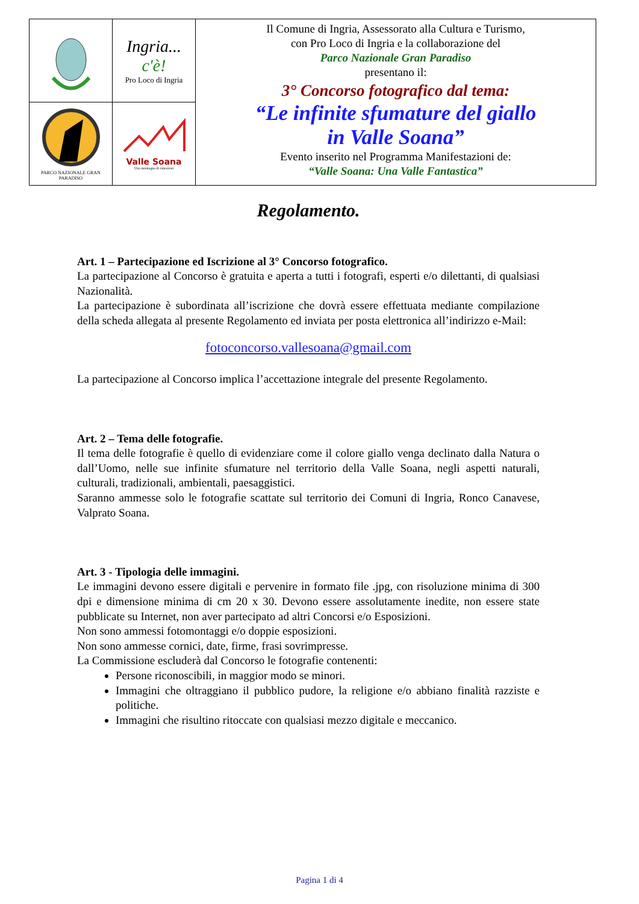| | Ingria... c'è! Pro Loco di Ingria | Il Comune di Ingria, Assessorato alla Cultura e Turismo, con Pro Loco di Ingria e la collaborazione del Parco Nazionale Gran Paradiso presentano il: 3° Concorso fotografico dal tema: “Le infinite sfumature del giallo in Valle Soana” Evento inserito nel Programma Manifestazioni de: “Valle Soana: Una Valle Fantastica” |
| PARCO NAZIONALE GRAN PARADISO | Valle Soana Una montagna di emozioni | |
Regolamento.
Art. 1 – Partecipazione ed Iscrizione al 3° Concorso fotografico.
La partecipazione al Concorso è gratuita e aperta a tutti i fotografi, esperti e/o dilettanti, di qualsiasi Nazionalità.
La partecipazione è subordinata all’iscrizione che dovrà essere effettuata mediante compilazione della scheda allegata al presente Regolamento ed inviata per posta elettronica all’indirizzo e-Mail:
fotoconcorso.vallesoana@gmail.com
La partecipazione al Concorso implica l’accettazione integrale del presente Regolamento.
Art. 2 – Tema delle fotografie.
Il tema delle fotografie è quello di evidenziare come il colore giallo venga declinato dalla Natura o dall’Uomo, nelle sue infinite sfumature nel territorio della Valle Soana, negli aspetti naturali, culturali, tradizionali, ambientali, paesaggistici.
Saranno ammesse solo le fotografie scattate sul territorio dei Comuni di Ingria, Ronco Canavese, Valprato Soana.
Art. 3 - Tipologia delle immagini.
Le immagini devono essere digitali e pervenire in formato file .jpg, con risoluzione minima di 300 dpi e dimensione minima di cm 20 x 30. Devono essere assolutamente inedite, non essere state pubblicate su Internet, non aver partecipato ad altri Concorsi e/o Esposizioni.
Non sono ammessi fotomontaggi e/o doppie esposizioni.
Non sono ammesse cornici, date, firme, frasi sovrimpresse.
La Commissione escluderà dal Concorso le fotografie contenenti:
Persone riconoscibili, in maggior modo se minori.
Immagini che oltraggiano il pubblico pudore, la religione e/o abbiano finalità razziste e politiche.
Immagini che risultino ritoccate con qualsiasi mezzo digitale e meccanico.
Pagina 1 di 4